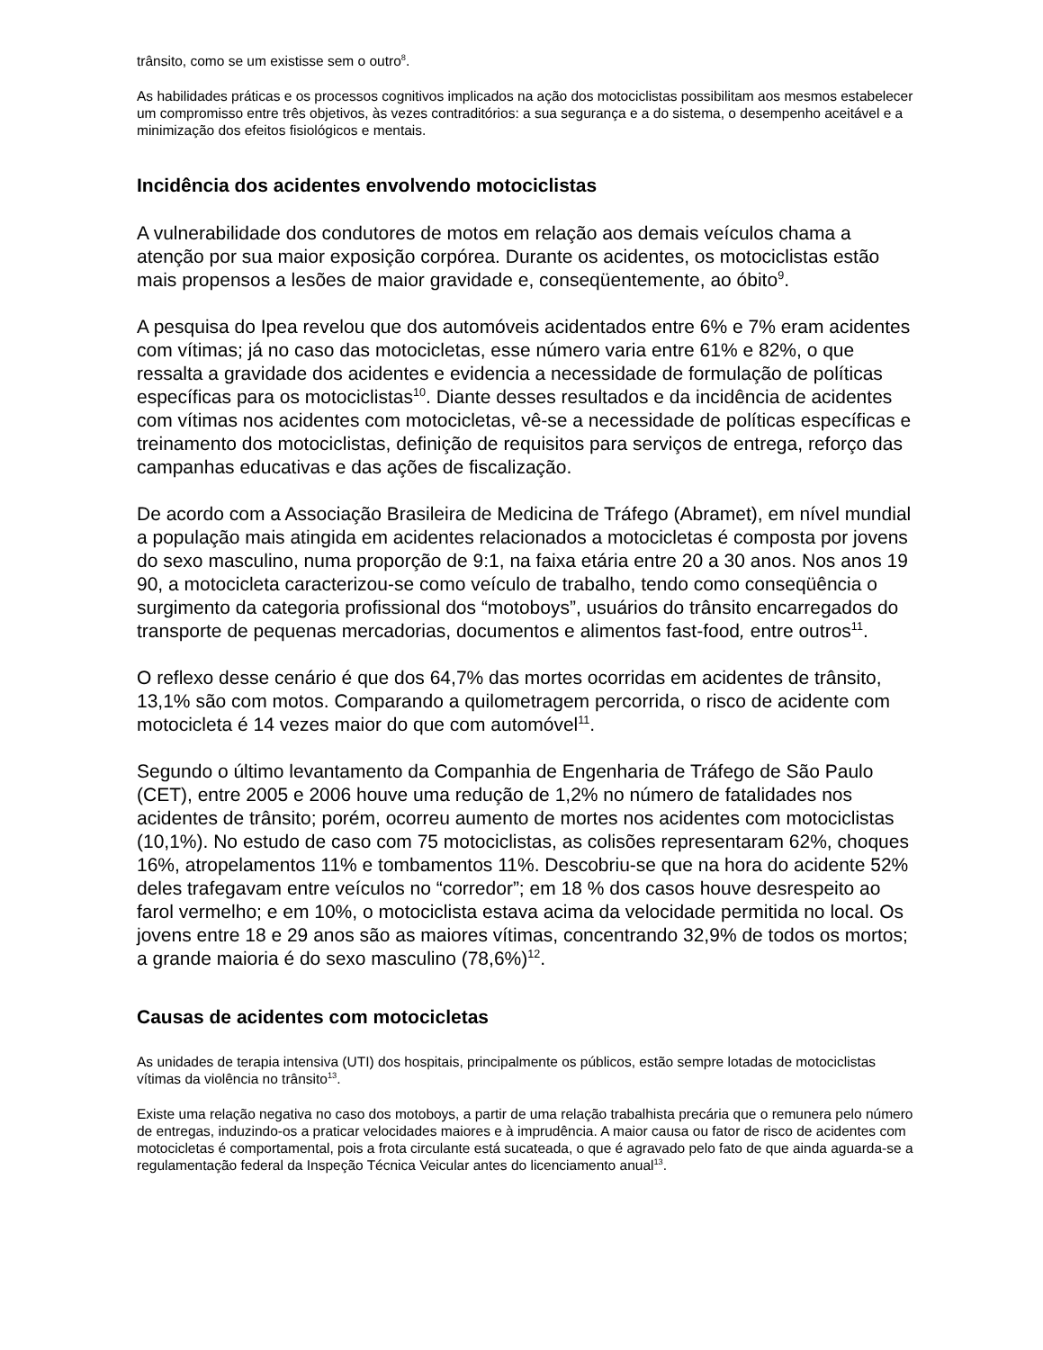trânsito, como se um existisse sem o outro<sup>8</sup>.
As habilidades práticas e os processos cognitivos implicados na ação dos motociclistas possibilitam aos mesmos estabelecer um compromisso entre três objetivos, às vezes contraditórios: a sua segurança e a do sistema, o desempenho aceitável e a minimização dos efeitos fisiológicos e mentais.
Incidência dos acidentes envolvendo motociclistas
A vulnerabilidade dos condutores de motos em relação aos demais veículos chama a atenção por sua maior exposição corpórea. Durante os acidentes, os motociclistas estão mais propensos a lesões de maior gravidade e, conseqüentemente, ao óbito<sup>9</sup>.
A pesquisa do Ipea revelou que dos automóveis acidentados entre 6% e 7% eram acidentes com vítimas; já no caso das motocicletas, esse número varia entre 61% e 82%, o que ressalta a gravidade dos acidentes e evidencia a necessidade de formulação de políticas específicas para os motociclistas<sup>10</sup>. Diante desses resultados e da incidência de acidentes com vítimas nos acidentes com motocicletas, vê-se a necessidade de políticas específicas e treinamento dos motociclistas, definição de requisitos para serviços de entrega, reforço das campanhas educativas e das ações de fiscalização.
De acordo com a Associação Brasileira de Medicina de Tráfego (Abramet), em nível mundial a população mais atingida em acidentes relacionados a motocicletas é composta por jovens do sexo masculino, numa proporção de 9:1, na faixa etária entre 20 a 30 anos. Nos anos 19 90, a motocicleta caracterizou-se como veículo de trabalho, tendo como conseqüência o surgimento da categoria profissional dos “motoboys”, usuários do trânsito encarregados do transporte de pequenas mercadorias, documentos e alimentos fast-food, entre outros<sup>11</sup>.
O reflexo desse cenário é que dos 64,7% das mortes ocorridas em acidentes de trânsito, 13,1% são com motos. Comparando a quilometragem percorrida, o risco de acidente com motocicleta é 14 vezes maior do que com automóvel<sup>11</sup>.
Segundo o último levantamento da Companhia de Engenharia de Tráfego de São Paulo (CET), entre 2005 e 2006 houve uma redução de 1,2% no número de fatalidades nos acidentes de trânsito; porém, ocorreu aumento de mortes nos acidentes com motociclistas (10,1%). No estudo de caso com 75 motociclistas, as colisões representaram 62%, choques 16%, atropelamentos 11% e tombamentos 11%. Descobriu-se que na hora do acidente 52% deles trafegavam entre veículos no “corredor”; em 18 % dos casos houve desrespeito ao farol vermelho; e em 10%, o motociclista estava acima da velocidade permitida no local. Os jovens entre 18 e 29 anos são as maiores vítimas, concentrando 32,9% de todos os mortos; a grande maioria é do sexo masculino (78,6%)<sup>12</sup>.
Causas de acidentes com motocicletas
As unidades de terapia intensiva (UTI) dos hospitais, principalmente os públicos, estão sempre lotadas de motociclistas vítimas da violência no trânsito<sup>13</sup>.
Existe uma relação negativa no caso dos motoboys, a partir de uma relação trabalhista precária que o remunera pelo número de entregas, induzindo-os a praticar velocidades maiores e à imprudência. A maior causa ou fator de risco de acidentes com motocicletas é comportamental, pois a frota circulante está sucateada, o que é agravado pelo fato de que ainda aguarda-se a regulamentação federal da Inspeção Técnica Veicular antes do licenciamento anual<sup>13</sup>.